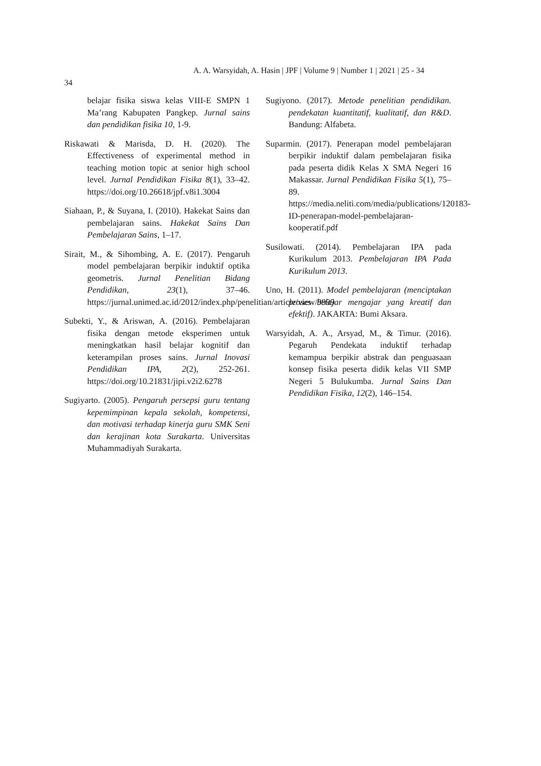A. A. Warsyidah, A. Hasin | JPF | Volume 9 | Number 1 | 2021 | 25 - 34
34
belajar fisika siswa kelas VIII-E SMPN 1 Ma’rang Kabupaten Pangkep. Jurnal sains dan pendidikan fisika 10, 1-9.
Riskawati & Marisda, D. H. (2020). The Effectiveness of experimental method in teaching motion topic at senior high school level. Jurnal Pendidikan Fisika 8(1), 33–42. https://doi.org/10.26618/jpf.v8i1.3004
Siahaan, P., & Suyana, I. (2010). Hakekat Sains dan pembelajaran sains. Hakekat Sains Dan Pembelajaran Sains, 1–17.
Sirait, M., & Sihombing, A. E. (2017). Pengaruh model pembelajaran berpikir induktif optika geometris. Jurnal Penelitian Bidang Pendidikan, 23(1), 37–46. https://jurnal.unimed.ac.id/2012/index.php/penelitian/article/view/9999
Subekti, Y., & Ariswan, A. (2016). Pembelajaran fisika dengan metode eksperimen untuk meningkatkan hasil belajar kognitif dan keterampilan proses sains. Jurnal Inovasi Pendidikan IPA, 2(2), 252-261. https://doi.org/10.21831/jipi.v2i2.6278
Sugiyarto. (2005). Pengaruh persepsi guru tentang kepemimpinan kepala sekolah, kompetensi, dan motivasi terhadap kinerja guru SMK Seni dan kerajinan kota Surakarta. Universitas Muhammadiyah Surakarta.
Sugiyono. (2017). Metode penelitian pendidikan. pendekatan kuantitatif, kualitatif, dan R&D. Bandung: Alfabeta.
Suparmin. (2017). Penerapan model pembelajaran berpikir induktif dalam pembelajaran fisika pada peserta didik Kelas X SMA Negeri 16 Makassar. Jurnal Pendidikan Fisika 5(1), 75–89. https://media.neliti.com/media/publications/120183-ID-penerapan-model-pembelajaran-kooperatif.pdf
Susilowati. (2014). Pembelajaran IPA pada Kurikulum 2013. Pembelajaran IPA Pada Kurikulum 2013.
Uno, H. (2011). Model pembelajaran (menciptakan proses belajar mengajar yang kreatif dan efektif). JAKARTA: Bumi Aksara.
Warsyidah, A. A., Arsyad, M., & Timur. (2016). Pegaruh Pendekata induktif terhadap kemampua berpikir abstrak dan penguasaan konsep fisika peserta didik kelas VII SMP Negeri 5 Bulukumba. Jurnal Sains Dan Pendidikan Fisika, 12(2), 146–154.